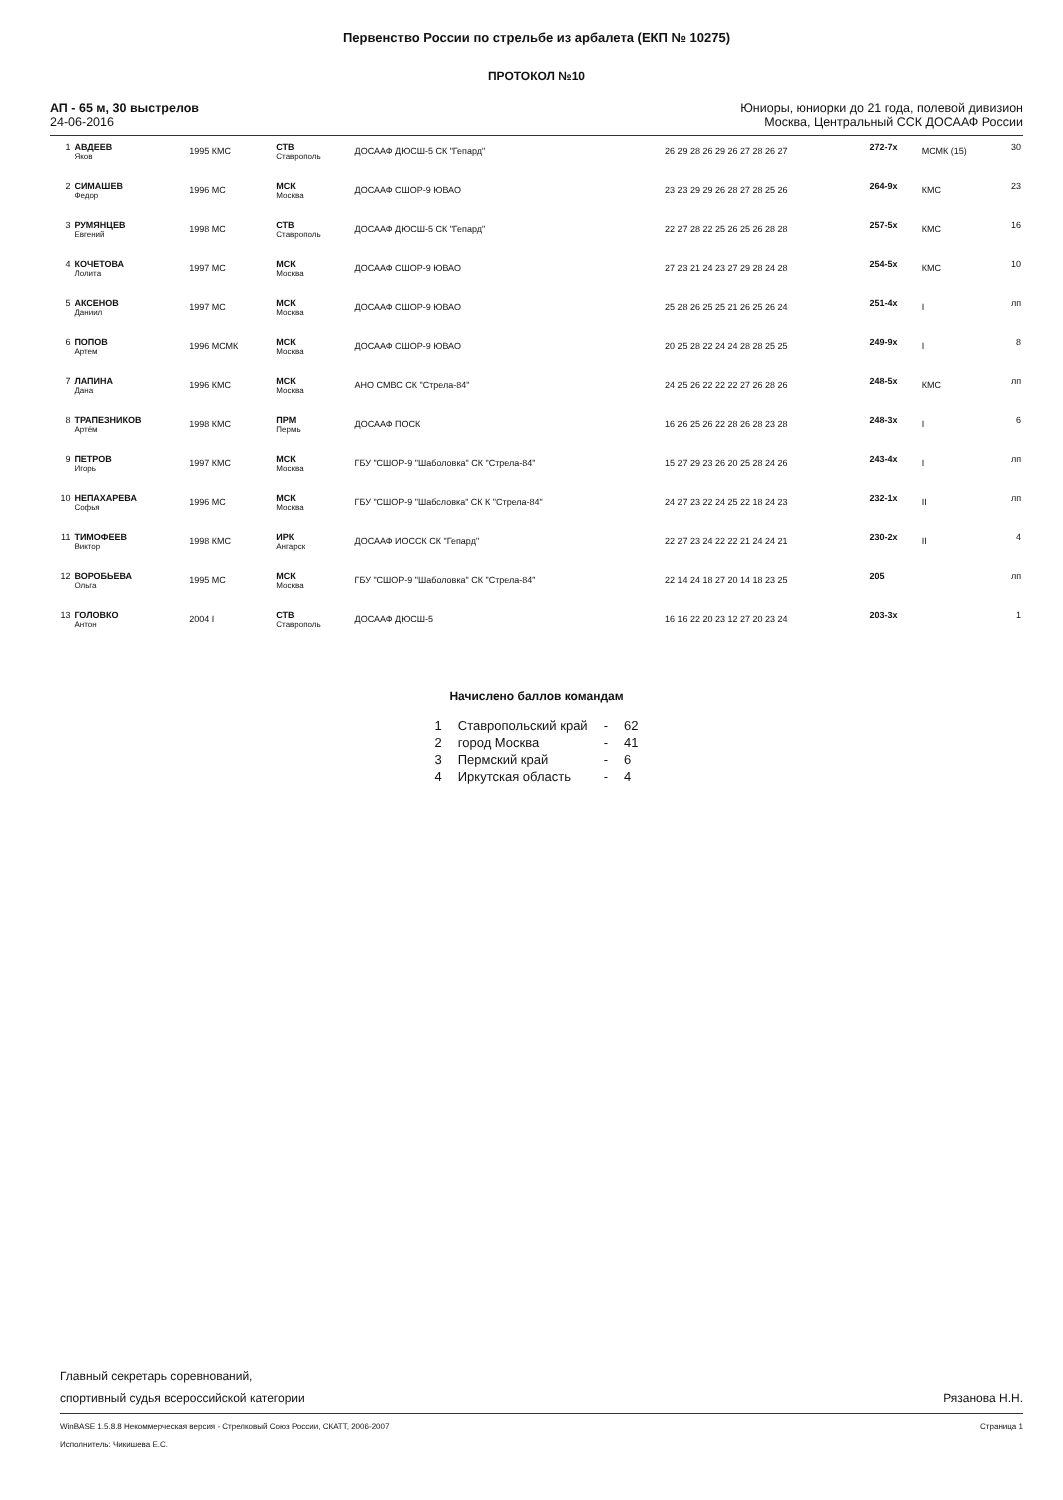Первенство России по стрельбе из арбалета (ЕКП № 10275)
ПРОТОКОЛ №10
АП - 65 м, 30 выстрелов
24-06-2016
Юниоры, юниорки до 21 года, полевой дивизион
Москва, Центральный ССК ДОСААФ России
| 1 | АВДЕЕВ Яков | 1995 КМС | СТВ Ставрополь | ДОСААФ ДЮСШ-5 СК "Гепард" | 26 29 28 26 29 26 27 28 26 27 | 272-7x | МСМК (15) | 30 |
| 2 | СИМАШЕВ Федор | 1996 МС | МСК Москва | ДОСААФ СШОР-9 ЮВАО | 23 23 29 29 26 28 27 28 25 26 | 264-9x | КМС | 23 |
| 3 | РУМЯНЦЕВ Евгений | 1998 МС | СТВ Ставрополь | ДОСААФ ДЮСШ-5 СК "Гепард" | 22 27 28 22 25 26 25 26 28 28 | 257-5x | КМС | 16 |
| 4 | КОЧЕТОВА Лолита | 1997 МС | МСК Москва | ДОСААФ СШОР-9 ЮВАО | 27 23 21 24 23 27 29 28 24 28 | 254-5x | КМС | 10 |
| 5 | АКСЕНОВ Даниил | 1997 МС | МСК Москва | ДОСААФ СШОР-9 ЮВАО | 25 28 26 25 25 21 26 25 26 24 | 251-4x | I | лп |
| 6 | ПОПОВ Артем | 1996 МСМК | МСК Москва | ДОСААФ СШОР-9 ЮВАО | 20 25 28 22 24 24 28 28 25 25 | 249-9x | I | 8 |
| 7 | ЛАПИНА Дана | 1996 КМС | МСК Москва | АНО СМВС СК "Стрела-84" | 24 25 26 22 22 22 27 26 28 26 | 248-5x | КМС | лп |
| 8 | ТРАПЕЗНИКОВ Артём | 1998 КМС | ПРМ Пермь | ДОСААФ ПОСК | 16 26 25 26 22 28 26 28 23 28 | 248-3x | I | 6 |
| 9 | ПЕТРОВ Игорь | 1997 КМС | МСК Москва | ГБУ "СШОР-9 "Шаболовка" СК "Стрела-84" | 15 27 29 23 26 20 25 28 24 26 | 243-4x | I | лп |
| 10 | НЕПАХАРЕВА Софья | 1996 МС | МСК Москва | ГБУ "СШОР-9 "Шабсловка" СК К "Стрела-84" | 24 27 23 22 24 25 22 18 24 23 | 232-1x | II | лп |
| 11 | ТИМОФЕЕВ Виктор | 1998 КМС | ИРК Ангарск | ДОСААФ ИОССК СК "Гепард" | 22 27 23 24 22 22 21 24 24 21 | 230-2x | II | 4 |
| 12 | ВОРОБЬЕВА Ольга | 1995 МС | МСК Москва | ГБУ "СШОР-9 "Шаболовка" СК "Стрела-84" | 22 14 24 18 27 20 14 18 23 25 | 205 | | лп |
| 13 | ГОЛОВКО Антон | 2004 I | СТВ Ставрополь | ДОСААФ ДЮСШ-5 | 16 16 22 20 23 12 27 20 23 24 | 203-3x | | 1 |
Начислено баллов командам
| 1 | Ставропольский край | - | 62 |
| 2 | город Москва | - | 41 |
| 3 | Пермский край | - | 6 |
| 4 | Иркутская область | - | 4 |
Главный секретарь соревнований,
спортивный судья всероссийской категории
Рязанова Н.Н.
WinBASE 1.5.8.8 Некоммерческая версия - Стрелковый Союз России, СКАТТ, 2006-2007
Исполнитель: Чикишева Е.С.
Страница 1